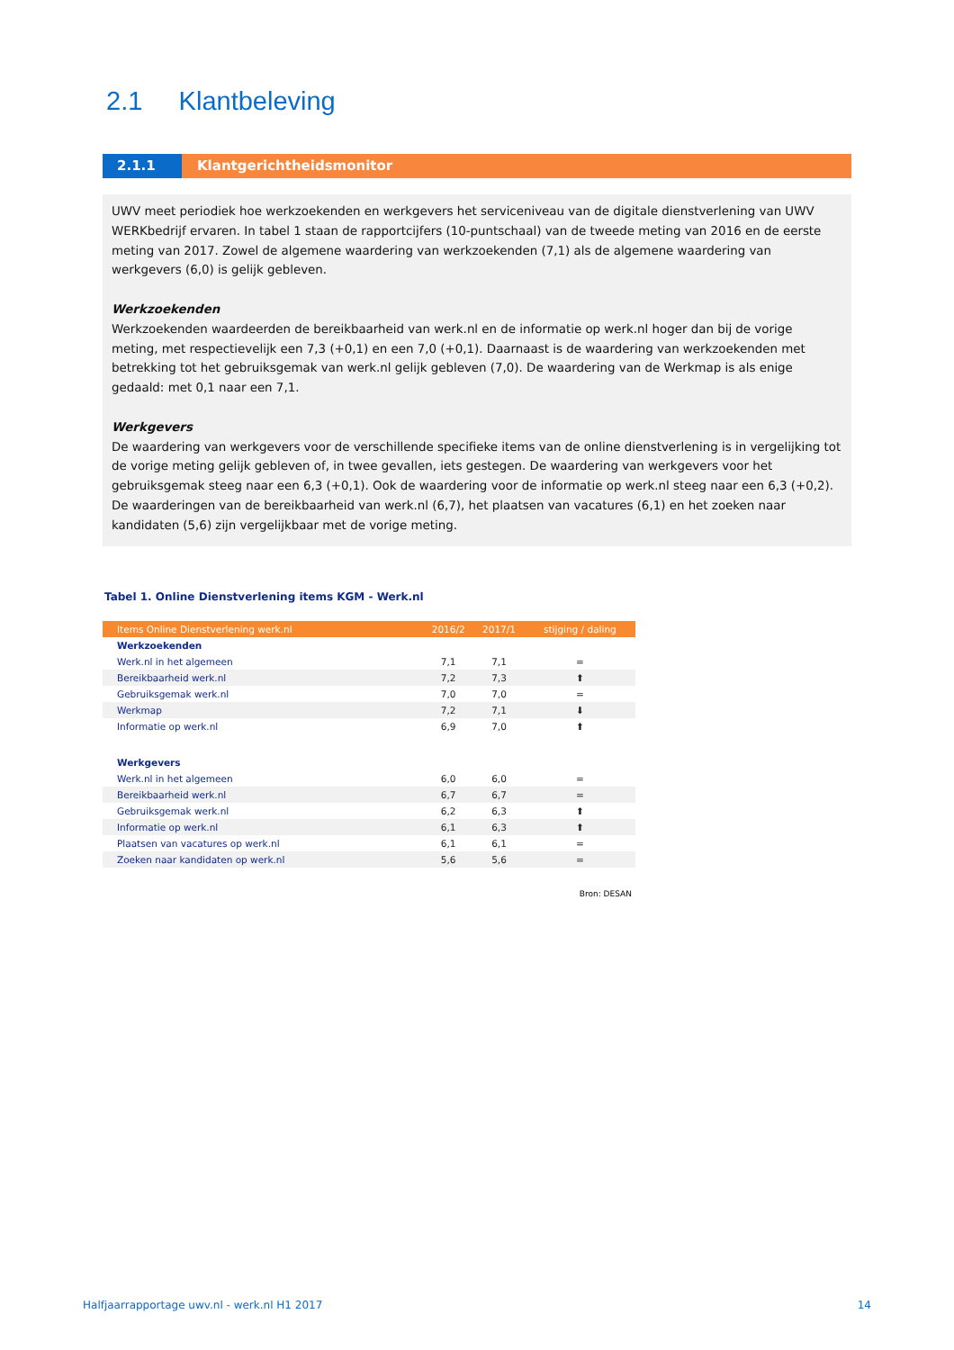2.1 Klantbeleving
2.1.1 Klantgerichtheidsmonitor
UWV meet periodiek hoe werkzoekenden en werkgevers het serviceniveau van de digitale dienstverlening van UWV WERKbedrijf ervaren. In tabel 1 staan de rapportcijfers (10-puntschaal) van de tweede meting van 2016 en de eerste meting van 2017. Zowel de algemene waardering van werkzoekenden (7,1) als de algemene waardering van werkgevers (6,0) is gelijk gebleven.
Werkzoekenden
Werkzoekenden waardeerden de bereikbaarheid van werk.nl en de informatie op werk.nl hoger dan bij de vorige meting, met respectievelijk een 7,3 (+0,1) en een 7,0 (+0,1). Daarnaast is de waardering van werkzoekenden met betrekking tot het gebruiksgemak van werk.nl gelijk gebleven (7,0). De waardering van de Werkmap is als enige gedaald: met 0,1 naar een 7,1.
Werkgevers
De waardering van werkgevers voor de verschillende specifieke items van de online dienstverlening is in vergelijking tot de vorige meting gelijk gebleven of, in twee gevallen, iets gestegen. De waardering van werkgevers voor het gebruiksgemak steeg naar een 6,3 (+0,1). Ook de waardering voor de informatie op werk.nl steeg naar een 6,3 (+0,2). De waarderingen van de bereikbaarheid van werk.nl (6,7), het plaatsen van vacatures (6,1) en het zoeken naar kandidaten (5,6) zijn vergelijkbaar met de vorige meting.
Tabel 1. Online Dienstverlening items KGM - Werk.nl
| Items Online Dienstverlening werk.nl | 2016/2 | 2017/1 | stijging / daling |
| --- | --- | --- | --- |
| Werkzoekenden | | | |
| Werk.nl in het algemeen | 7,1 | 7,1 | = |
| Bereikbaarheid werk.nl | 7,2 | 7,3 | ⬆ |
| Gebruiksgemak werk.nl | 7,0 | 7,0 | = |
| Werkmap | 7,2 | 7,1 | ⬇ |
| Informatie op werk.nl | 6,9 | 7,0 | ⬆ |
| Werkgevers | | | |
| Werk.nl in het algemeen | 6,0 | 6,0 | = |
| Bereikbaarheid werk.nl | 6,7 | 6,7 | = |
| Gebruiksgemak werk.nl | 6,2 | 6,3 | ⬆ |
| Informatie op werk.nl | 6,1 | 6,3 | ⬆ |
| Plaatsen van vacatures op werk.nl | 6,1 | 6,1 | = |
| Zoeken naar kandidaten op werk.nl | 5,6 | 5,6 | = |
Bron: DESAN
Halfjaarrapportage uwv.nl - werk.nl H1 2017 14